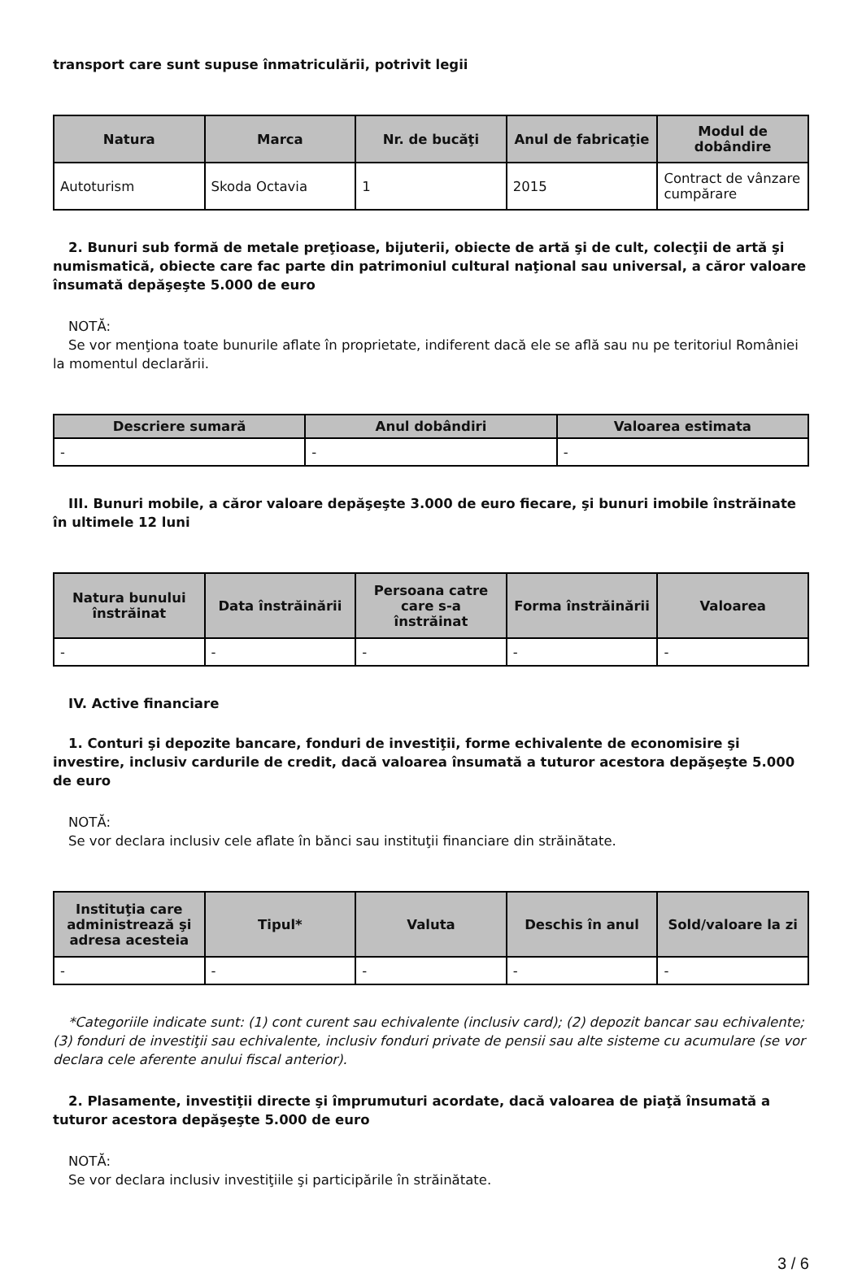transport care sunt supuse înmatriculării, potrivit legii
| Natura | Marca | Nr. de bucăţi | Anul de fabricaţie | Modul de dobândire |
| --- | --- | --- | --- | --- |
| Autoturism | Skoda Octavia | 1 | 2015 | Contract de vânzare cumpărare |
2. Bunuri sub formă de metale preţioase, bijuterii, obiecte de artă şi de cult, colecţii de artă şi numismatică, obiecte care fac parte din patrimoniul cultural naţional sau universal, a căror valoare însumată depăşeşte 5.000 de euro
NOTĂ:
Se vor menţiona toate bunurile aflate în proprietate, indiferent dacă ele se află sau nu pe teritoriul României la momentul declarării.
| Descriere sumară | Anul dobândiri | Valoarea estimata |
| --- | --- | --- |
| - | - | - |
III. Bunuri mobile, a căror valoare depăşeşte 3.000 de euro fiecare, şi bunuri imobile înstrăinate în ultimele 12 luni
| Natura bunului înstrăinat | Data înstrăinării | Persoana catre care s-a înstrăinat | Forma înstrăinării | Valoarea |
| --- | --- | --- | --- | --- |
| - | - | - | - | - |
IV. Active financiare
1. Conturi şi depozite bancare, fonduri de investiţii, forme echivalente de economisire şi investire, inclusiv cardurile de credit, dacă valoarea însumată a tuturor acestora depăşeşte 5.000 de euro
NOTĂ:
Se vor declara inclusiv cele aflate în bănci sau instituţii financiare din străinătate.
| Instituţia care administrează şi adresa acesteia | Tipul* | Valuta | Deschis în anul | Sold/valoare la zi |
| --- | --- | --- | --- | --- |
| - | - | - | - | - |
*Categoriile indicate sunt: (1) cont curent sau echivalente (inclusiv card); (2) depozit bancar sau echivalente; (3) fonduri de investiţii sau echivalente, inclusiv fonduri private de pensii sau alte sisteme cu acumulare (se vor declara cele aferente anului fiscal anterior).
2. Plasamente, investiţii directe şi împrumuturi acordate, dacă valoarea de piaţă însumată a tuturor acestora depăşeşte 5.000 de euro
NOTĂ:
Se vor declara inclusiv investiţiile şi participările în străinătate.
3 / 6